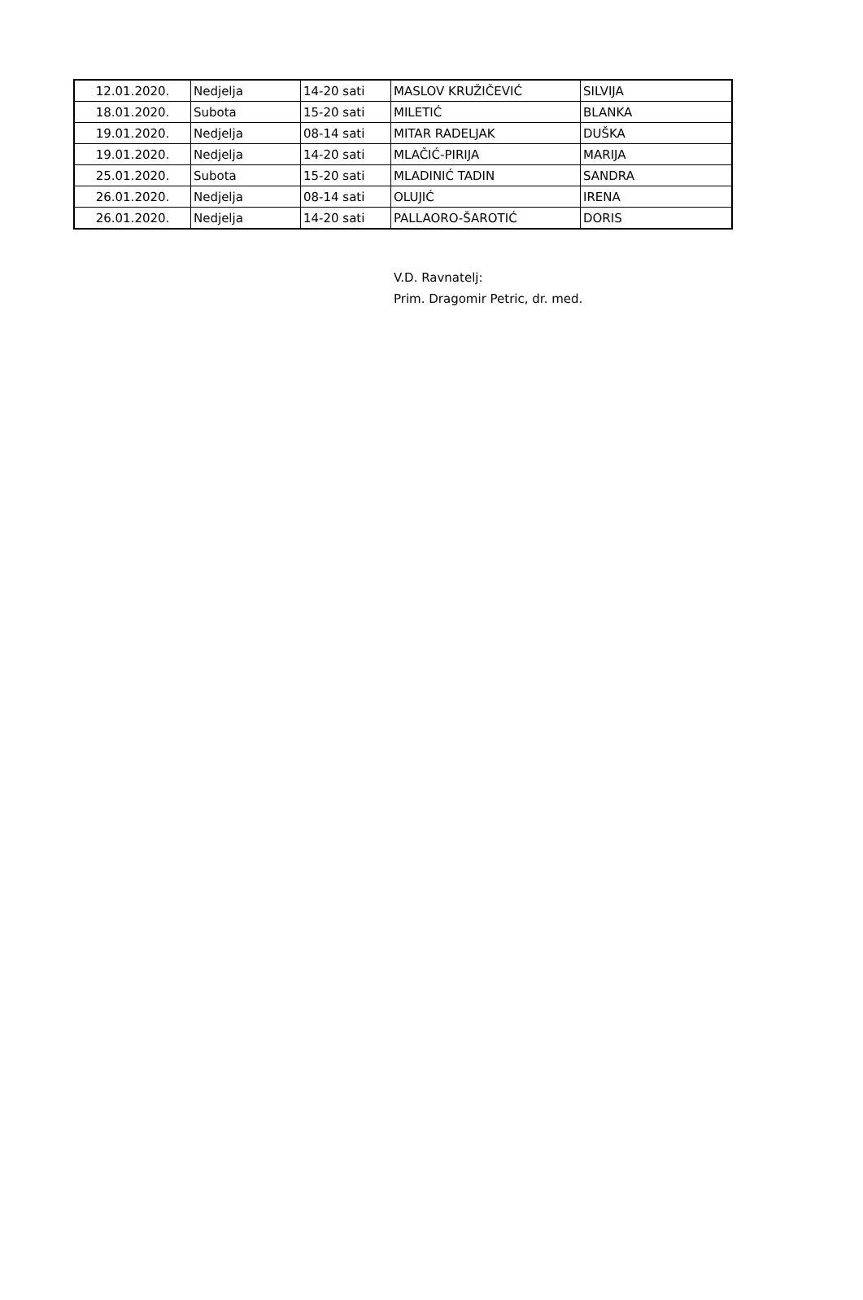| 12.01.2020. | Nedjelja | 14-20 sati | MASLOV KRUŽIČEVIĆ | SILVIJA |
| 18.01.2020. | Subota | 15-20 sati | MILETIĆ | BLANKA |
| 19.01.2020. | Nedjelja | 08-14 sati | MITAR RADELJAK | DUŠKA |
| 19.01.2020. | Nedjelja | 14-20 sati | MLAČIĆ-PIRIJA | MARIJA |
| 25.01.2020. | Subota | 15-20 sati | MLADINIĆ TADIN | SANDRA |
| 26.01.2020. | Nedjelja | 08-14 sati | OLUJIĆ | IRENA |
| 26.01.2020. | Nedjelja | 14-20 sati | PALLAORO-ŠAROTIĆ | DORIS |
V.D. Ravnatelj:
Prim. Dragomir Petric, dr. med.